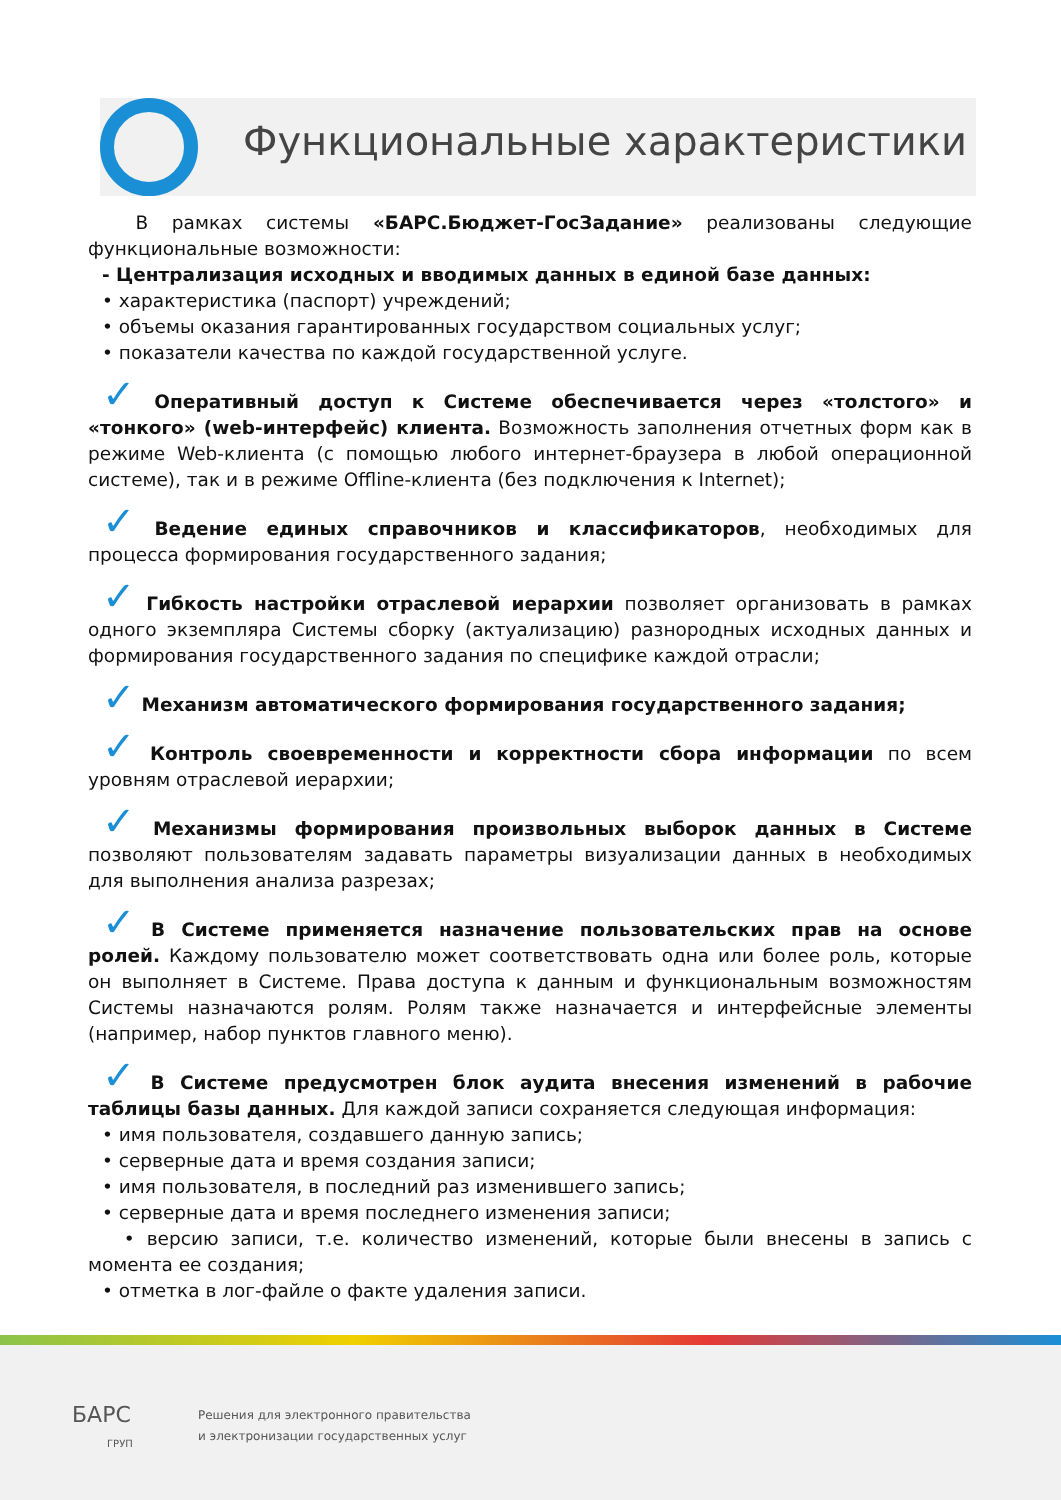Функциональные характеристики
В рамках системы «БАРС.Бюджет-ГосЗадание» реализованы следующие функциональные возможности:
- Централизация исходных и вводимых данных в единой базе данных:
• характеристика (паспорт) учреждений;
• объемы оказания гарантированных государством социальных услуг;
• показатели качества по каждой государственной услуге.
✓ Оперативный доступ к Системе обеспечивается через «толстого» и «тонкого» (web-интерфейс) клиента. Возможность заполнения отчетных форм как в режиме Web-клиента (с помощью любого интернет-браузера в любой операционной системе), так и в режиме Offline-клиента (без подключения к Internet);
✓ Ведение единых справочников и классификаторов, необходимых для процесса формирования государственного задания;
✓ Гибкость настройки отраслевой иерархии позволяет организовать в рамках одного экземпляра Системы сборку (актуализацию) разнородных исходных данных и формирования государственного задания по специфике каждой отрасли;
✓ Механизм автоматического формирования государственного задания;
✓ Контроль своевременности и корректности сбора информации по всем уровням отраслевой иерархии;
✓ Механизмы формирования произвольных выборок данных в Системе позволяют пользователям задавать параметры визуализации данных в необходимых для выполнения анализа разрезах;
✓ В Системе применяется назначение пользовательских прав на основе ролей. Каждому пользователю может соответствовать одна или более роль, которые он выполняет в Системе. Права доступа к данным и функциональным возможностям Системы назначаются ролям. Ролям также назначается и интерфейсные элементы (например, набор пунктов главного меню).
✓ В Системе предусмотрен блок аудита внесения изменений в рабочие таблицы базы данных. Для каждой записи сохраняется следующая информация:
• имя пользователя, создавшего данную запись;
• серверные дата и время создания записи;
• имя пользователя, в последний раз изменившего запись;
• серверные дата и время последнего изменения записи;
• версию записи, т.е. количество изменений, которые были внесены в запись с момента ее создания;
• отметка в лог-файле о факте удаления записи.
БАРС
ГРУП
Решения для электронного правительства
и электронизации государственных услуг